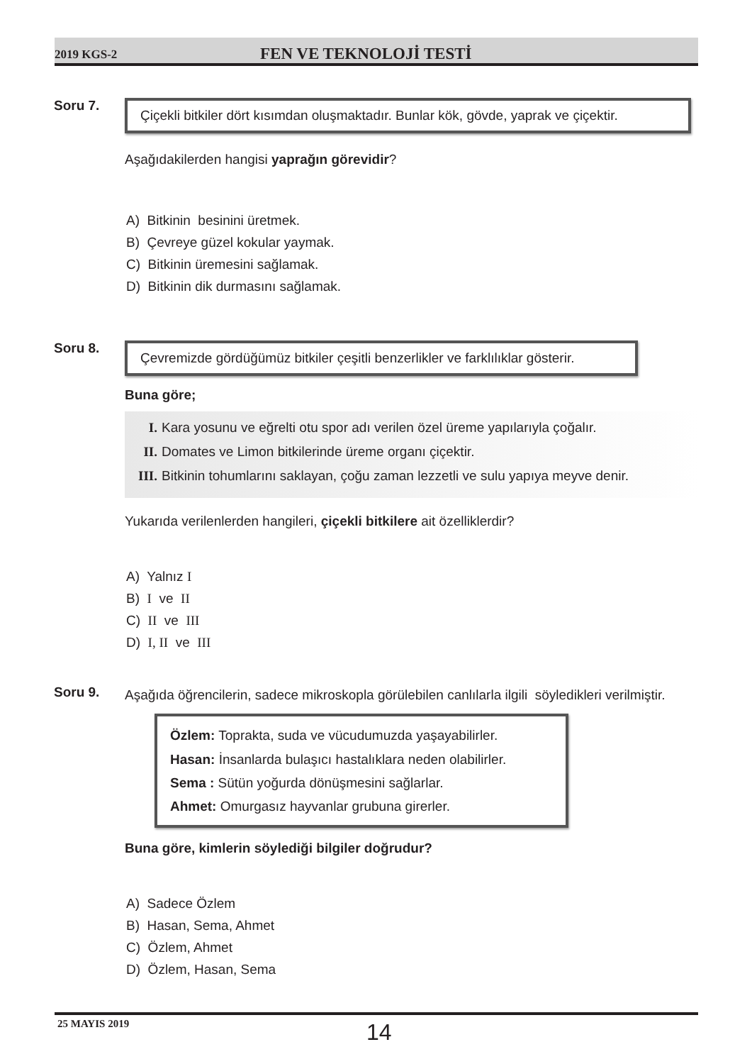2019 KGS-2 FEN VE TEKNOLOJİ TESTİ
Soru 7.
Çiçekli bitkiler dört kısımdan oluşmaktadır. Bunlar kök, gövde, yaprak ve çiçektir.
Aşağıdakilerden hangisi yaprağın görevidir?
A) Bitkinin besinini üretmek.
B) Çevreye güzel kokular yaymak.
C) Bitkinin üremesini sağlamak.
D) Bitkinin dik durmasını sağlamak.
Soru 8.
Çevremizde gördüğümüz bitkiler çeşitli benzerlikler ve farklılıklar gösterir.
Buna göre;
I. Kara yosunu ve eğrelti otu spor adı verilen özel üreme yapılarıyla çoğalır.
II. Domates ve Limon bitkilerinde üreme organı çiçektir.
III. Bitkinin tohumlarını saklayan, çoğu zaman lezzetli ve sulu yapıya meyve denir.
Yukarıda verilenlerden hangileri, çiçekli bitkilere ait özelliklerdir?
A) Yalnız I
B) I ve II
C) II ve III
D) I, II ve III
Soru 9.
Aşağıda öğrencilerin, sadece mikroskopla görülebilen canlılarla ilgili söyledikleri verilmiştir.
Özlem: Toprakta, suda ve vücudumuzda yaşayabilirler.
Hasan: İnsanlarda bulaşıcı hastalıklara neden olabilirler.
Sema : Sütün yoğurda dönüşmesini sağlarlar.
Ahmet: Omurgasız hayvanlar grubuna girerler.
Buna göre, kimlerin söylediği bilgiler doğrudur?
A) Sadece Özlem
B) Hasan, Sema, Ahmet
C) Özlem, Ahmet
D) Özlem, Hasan, Sema
25 MAYIS 2019 14